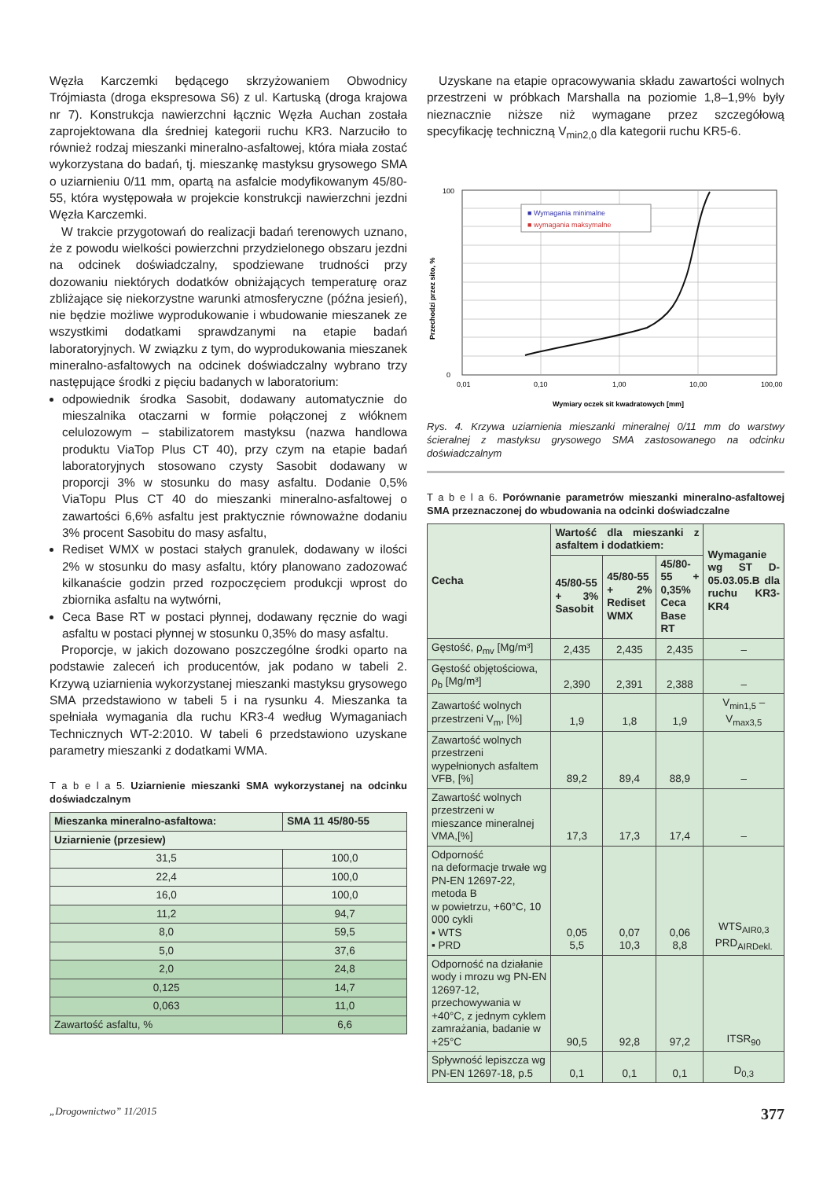Węzła Karczemki będącego skrzyżowaniem Obwodnicy Trójmiasta (droga ekspresowa S6) z ul. Kartuską (droga krajowa nr 7). Konstrukcja nawierzchni łącznic Węzła Auchan została zaprojektowana dla średniej kategorii ruchu KR3. Narzuciło to również rodzaj mieszanki mineralno-asfaltowej, która miała zostać wykorzystana do badań, tj. mieszankę mastyksu grysowego SMA o uziarnieniu 0/11 mm, opartą na asfalcie modyfikowanym 45/80-55, która występowała w projekcie konstrukcji nawierzchni jezdni Węzła Karczemki.
W trakcie przygotowań do realizacji badań terenowych uznano, że z powodu wielkości powierzchni przydzielonego obszaru jezdni na odcinek doświadczalny, spodziewane trudności przy dozowaniu niektórych dodatków obniżających temperaturę oraz zbliżające się niekorzystne warunki atmosferyczne (późna jesień), nie będzie możliwe wyprodukowanie i wbudowanie mieszanek ze wszystkimi dodatkami sprawdzanymi na etapie badań laboratoryjnych. W związku z tym, do wyprodukowania mieszanek mineralno-asfaltowych na odcinek doświadczalny wybrano trzy następujące środki z pięciu badanych w laboratorium:
odpowiednik środka Sasobit, dodawany automatycznie do mieszalnika otaczarni w formie połączonej z włóknem celulozowym – stabilizatorem mastyksu (nazwa handlowa produktu ViaTop Plus CT 40), przy czym na etapie badań laboratoryjnych stosowano czysty Sasobit dodawany w proporcji 3% w stosunku do masy asfaltu. Dodanie 0,5% ViaTopu Plus CT 40 do mieszanki mineralno-asfaltowej o zawartości 6,6% asfaltu jest praktycznie równoważne dodaniu 3% procent Sasobitu do masy asfaltu,
Rediset WMX w postaci stałych granulek, dodawany w ilości 2% w stosunku do masy asfaltu, który planowano zadozować kilkanaście godzin przed rozpoczęciem produkcji wprost do zbiornika asfaltu na wytwórni,
Ceca Base RT w postaci płynnej, dodawany ręcznie do wagi asfaltu w postaci płynnej w stosunku 0,35% do masy asfaltu.
Proporcje, w jakich dozowano poszczególne środki oparto na podstawie zaleceń ich producentów, jak podano w tabeli 2. Krzywą uziarnienia wykorzystanej mieszanki mastyksu grysowego SMA przedstawiono w tabeli 5 i na rysunku 4. Mieszanka ta spełniała wymagania dla ruchu KR3-4 według Wymaganiach Technicznych WT-2:2010. W tabeli 6 przedstawiono uzyskane parametry mieszanki z dodatkami WMA.
T a b e l a 5. Uziarnienie mieszanki SMA wykorzystanej na odcinku doświadczalnym
| Mieszanka mineralno-asfaltowa: | SMA 11 45/80-55 |
| --- | --- |
| Uziarnienie (przesiew) | |
| 31,5 | 100,0 |
| 22,4 | 100,0 |
| 16,0 | 100,0 |
| 11,2 | 94,7 |
| 8,0 | 59,5 |
| 5,0 | 37,6 |
| 2,0 | 24,8 |
| 0,125 | 14,7 |
| 0,063 | 11,0 |
| Zawartość asfaltu, % | 6,6 |
Uzyskane na etapie opracowywania składu zawartości wolnych przestrzeni w próbkach Marshalla na poziomie 1,8–1,9% były nieznacznie niższe niż wymagane przez szczegółową specyfikację techniczną V<sub>min2,0</sub> dla kategorii ruchu KR5-6.
100
0
0,01
0,10
1,00
10,00
100,00
Wymiary oczek sit kwadratowych [mm]
Przechodzi przez sito, %
■ Wymagania minimalne
■ wymagania maksymalne
Rys. 4. Krzywa uziarnienia mieszanki mineralnej 0/11 mm do warstwy ścieralnej z mastyksu grysowego SMA zastosowanego na odcinku doświadczalnym
T a b e l a 6. Porównanie parametrów mieszanki mineralno-asfaltowej SMA przeznaczonej do wbudowania na odcinki doświadczalne
| Cecha | Wartość dla mieszanki z asfaltem i dodatkiem: | | | Wymaganie wg ST D-05.03.05.B dla ruchu KR3-KR4 |
| --- | --- | --- | --- | --- |
| | 45/80-55 + 3% Sasobit | 45/80-55 + 2% Rediset WMX | 45/80-55 + 0,35% Ceca Base RT | |
| Gęstość, ρ<sub>mv</sub> [Mg/m³] | 2,435 | 2,435 | 2,435 | – |
| Gęstość objętościowa, ρ<sub>b</sub> [Mg/m³] | 2,390 | 2,391 | 2,388 | – |
| Zawartość wolnych przestrzeni V<sub>m</sub>, [%] | 1,9 | 1,8 | 1,9 | V<sub>min1,5</sub> – V<sub>max3,5</sub> |
| Zawartość wolnych przestrzeni wypełnionych asfaltem VFB, [%] | 89,2 | 89,4 | 88,9 | – |
| Zawartość wolnych przestrzeni w mieszance mineralnej VMA,[%] | 17,3 | 17,3 | 17,4 | – |
| Odporność na deformacje trwałe wg PN-EN 12697-22, metoda B w powietrzu, +60°C, 10 000 cykli ▪ WTS ▪ PRD | 0,05 5,5 | 0,07 10,3 | 0,06 8,8 | WTS<sub>AIR0,3</sub> PRD<sub>AIRDekl.</sub> |
| Odporność na działanie wody i mrozu wg PN-EN 12697-12, przechowywania w +40°C, z jednym cyklem zamrażania, badanie w +25°C | 90,5 | 92,8 | 97,2 | ITSR<sub>90</sub> |
| Spływność lepiszcza wg PN-EN 12697-18, p.5 | 0,1 | 0,1 | 0,1 | D<sub>0,3</sub> |
„Drogownictwo” 11/2015 377